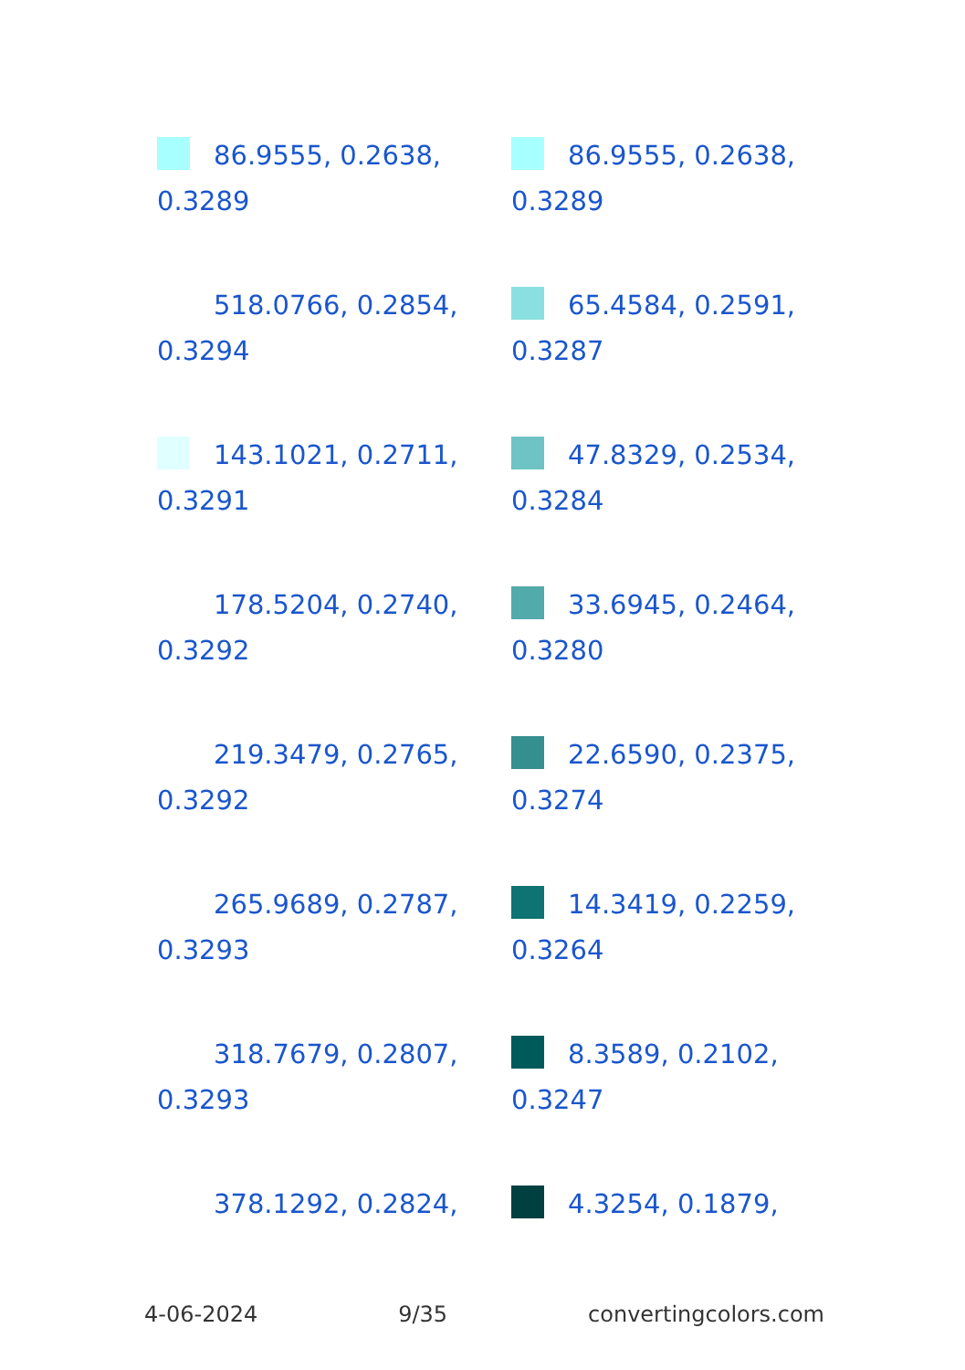86.9555, 0.2638, 0.3289
86.9555, 0.2638, 0.3289
518.0766, 0.2854, 0.3294
65.4584, 0.2591, 0.3287
143.1021, 0.2711, 0.3291
47.8329, 0.2534, 0.3284
178.5204, 0.2740, 0.3292
33.6945, 0.2464, 0.3280
219.3479, 0.2765, 0.3292
22.6590, 0.2375, 0.3274
265.9689, 0.2787, 0.3293
14.3419, 0.2259, 0.3264
318.7679, 0.2807, 0.3293
8.3589, 0.2102, 0.3247
378.1292, 0.2824,
4.3254, 0.1879,
4-06-2024 9/35 convertingcolors.com